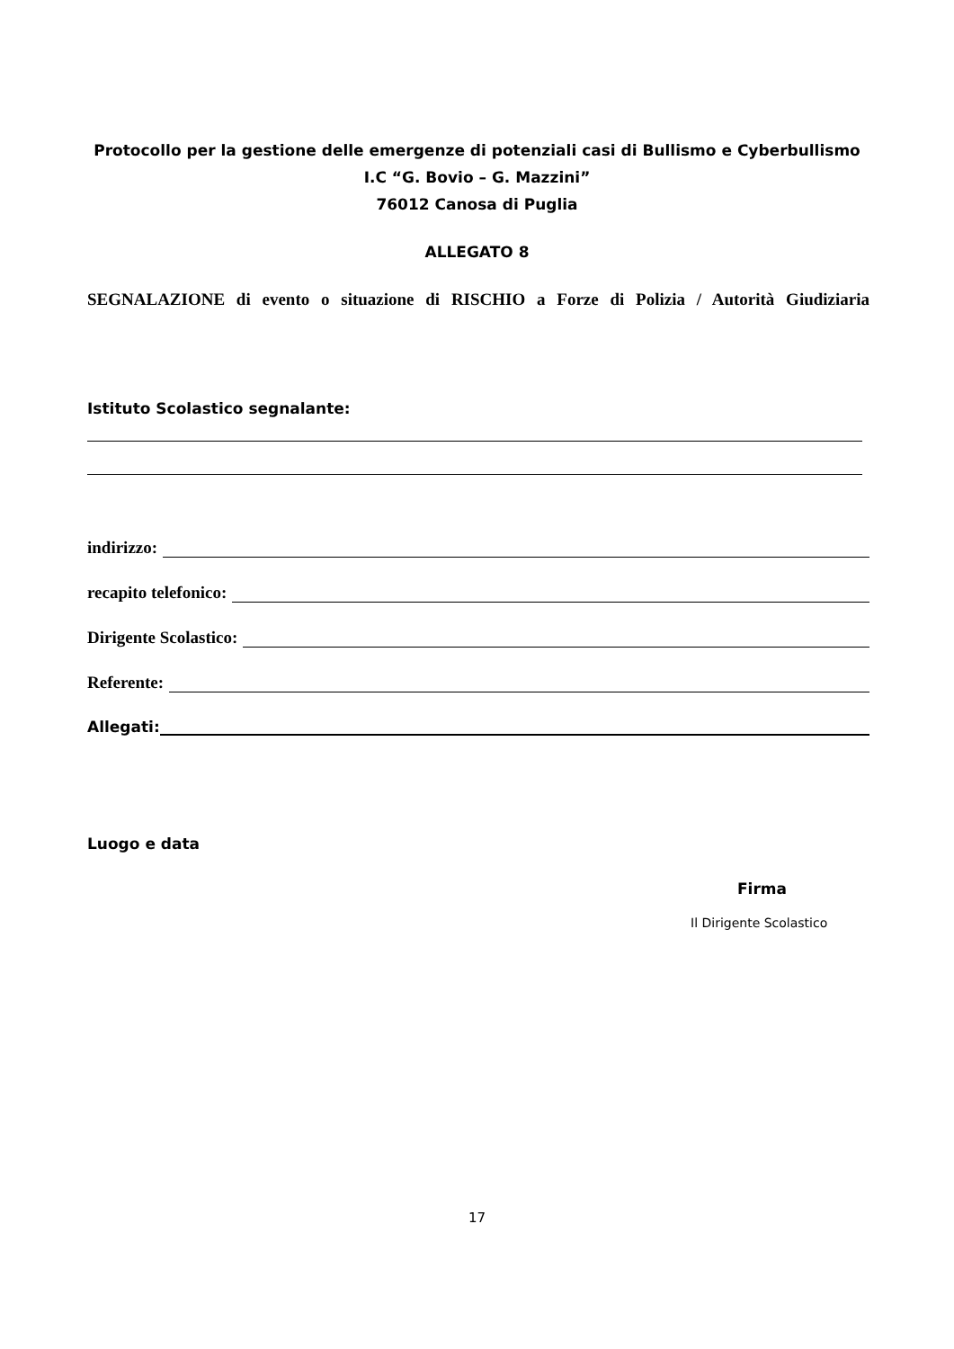Protocollo per la gestione delle emergenze di potenziali casi di Bullismo e Cyberbullismo
I.C “G. Bovio – G. Mazzini”
76012 Canosa di Puglia
ALLEGATO 8
SEGNALAZIONE di evento o situazione di RISCHIO a Forze di Polizia / Autorità Giudiziaria
Istituto Scolastico segnalante:
indirizzo:
recapito telefonico:
Dirigente Scolastico:
Referente:
Allegati:
Luogo e data
Firma
Il Dirigente Scolastico
17